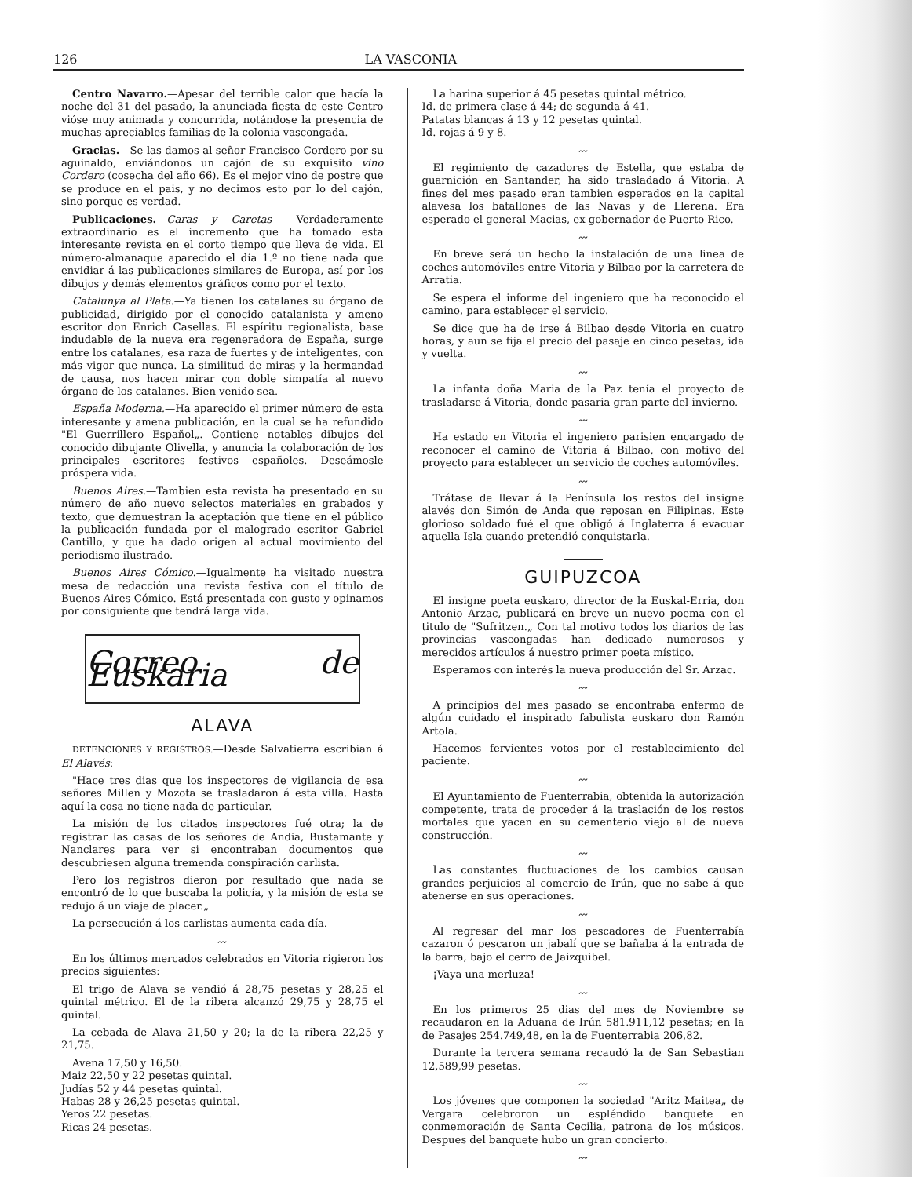126 LA VASCONIA
Centro Navarro.—Apesar del terrible calor que hacía la noche del 31 del pasado, la anunciada fiesta de este Centro vióse muy animada y concurrida, notándose la presencia de muchas apreciables familias de la colonia vascongada.
Gracias.—Se las damos al señor Francisco Cordero por su aguinaldo, enviándonos un cajón de su exquisito vino Cordero (cosecha del año 66). Es el mejor vino de postre que se produce en el pais, y no decimos esto por lo del cajón, sino porque es verdad.
Publicaciones.—Caras y Caretas— Verdaderamente extraordinario es el incremento que ha tomado esta interesante revista en el corto tiempo que lleva de vida. El número-almanaque aparecido el día 1.º no tiene nada que envidiar á las publicaciones similares de Europa, así por los dibujos y demás elementos gráficos como por el texto.
Catalunya al Plata.—Ya tienen los catalanes su órgano de publicidad, dirigido por el conocido catalanista y ameno escritor don Enrich Casellas. El espíritu regionalista, base indudable de la nueva era regeneradora de España, surge entre los catalanes, esa raza de fuertes y de inteligentes, con más vigor que nunca. La similitud de miras y la hermandad de causa, nos hacen mirar con doble simpatía al nuevo órgano de los catalanes. Bien venido sea.
España Moderna.—Ha aparecido el primer número de esta interesante y amena publicación, en la cual se ha refundido "El Guerrillero Español„. Contiene notables dibujos del conocido dibujante Olivella, y anuncia la colaboración de los principales escritores festivos españoles. Deseámosle próspera vida.
Buenos Aires.—Tambien esta revista ha presentado en su número de año nuevo selectos materiales en grabados y texto, que demuestran la aceptación que tiene en el público la publicación fundada por el malogrado escritor Gabriel Cantillo, y que ha dado origen al actual movimiento del periodismo ilustrado.
Buenos Aires Cómico.—Igualmente ha visitado nuestra mesa de redacción una revista festiva con el título de Buenos Aires Cómico. Está presentada con gusto y opinamos por consiguiente que tendrá larga vida.
Correo de Euskaria
ALAVA
DETENCIONES Y REGISTROS.—Desde Salvatierra escribian á El Alavés:
"Hace tres dias que los inspectores de vigilancia de esa señores Millen y Mozota se trasladaron á esta villa. Hasta aquí la cosa no tiene nada de particular.
La misión de los citados inspectores fué otra; la de registrar las casas de los señores de Andia, Bustamante y Nanclares para ver si encontraban documentos que descubriesen alguna tremenda conspiración carlista.
Pero los registros dieron por resultado que nada se encontró de lo que buscaba la policía, y la misión de esta se redujo á un viaje de placer.„
La persecución á los carlistas aumenta cada día.
〰
En los últimos mercados celebrados en Vitoria rigieron los precios siguientes:
El trigo de Alava se vendió á 28,75 pesetas y 28,25 el quintal métrico. El de la ribera alcanzó 29,75 y 28,75 el quintal.
La cebada de Alava 21,50 y 20; la de la ribera 22,25 y 21,75.
Avena 17,50 y 16,50.
Maiz 22,50 y 22 pesetas quintal.
Judías 52 y 44 pesetas quintal.
Habas 28 y 26,25 pesetas quintal.
Yeros 22 pesetas.
Ricas 24 pesetas.
La harina superior á 45 pesetas quintal métrico.
Id. de primera clase á 44; de segunda á 41.
Patatas blancas á 13 y 12 pesetas quintal.
Id. rojas á 9 y 8.
〰
El regimiento de cazadores de Estella, que estaba de guarnición en Santander, ha sido trasladado á Vitoria. A fines del mes pasado eran tambien esperados en la capital alavesa los batallones de las Navas y de Llerena. Era esperado el general Macias, ex-gobernador de Puerto Rico.
〰
En breve será un hecho la instalación de una linea de coches automóviles entre Vitoria y Bilbao por la carretera de Arratia.
Se espera el informe del ingeniero que ha reconocido el camino, para establecer el servicio.
Se dice que ha de irse á Bilbao desde Vitoria en cuatro horas, y aun se fija el precio del pasaje en cinco pesetas, ida y vuelta.
〰
La infanta doña Maria de la Paz tenía el proyecto de trasladarse á Vitoria, donde pasaria gran parte del invierno.
〰
Ha estado en Vitoria el ingeniero parisien encargado de reconocer el camino de Vitoria á Bilbao, con motivo del proyecto para establecer un servicio de coches automóviles.
〰
Trátase de llevar á la Península los restos del insigne alavés don Simón de Anda que reposan en Filipinas. Este glorioso soldado fué el que obligó á Inglaterra á evacuar aquella Isla cuando pretendió conquistarla.
GUIPUZCOA
El insigne poeta euskaro, director de la Euskal-Erria, don Antonio Arzac, publicará en breve un nuevo poema con el titulo de "Sufritzen.„ Con tal motivo todos los diarios de las provincias vascongadas han dedicado numerosos y merecidos artículos á nuestro primer poeta místico.
Esperamos con interés la nueva producción del Sr. Arzac.
〰
A principios del mes pasado se encontraba enfermo de algún cuidado el inspirado fabulista euskaro don Ramón Artola.
Hacemos fervientes votos por el restablecimiento del paciente.
〰
El Ayuntamiento de Fuenterrabia, obtenida la autorización competente, trata de proceder á la traslación de los restos mortales que yacen en su cementerio viejo al de nueva construcción.
〰
Las constantes fluctuaciones de los cambios causan grandes perjuicios al comercio de Irún, que no sabe á que atenerse en sus operaciones.
〰
Al regresar del mar los pescadores de Fuenterrabía cazaron ó pescaron un jabalí que se bañaba á la entrada de la barra, bajo el cerro de Jaizquibel.
¡Vaya una merluza!
〰
En los primeros 25 dias del mes de Noviembre se recaudaron en la Aduana de Irún 581.911,12 pesetas; en la de Pasajes 254.749,48, en la de Fuenterrabia 206,82.
Durante la tercera semana recaudó la de San Sebastian 12,589,99 pesetas.
〰
Los jóvenes que componen la sociedad "Aritz Maitea„ de Vergara celebroron un espléndido banquete en conmemoración de Santa Cecilia, patrona de los músicos. Despues del banquete hubo un gran concierto.
〰